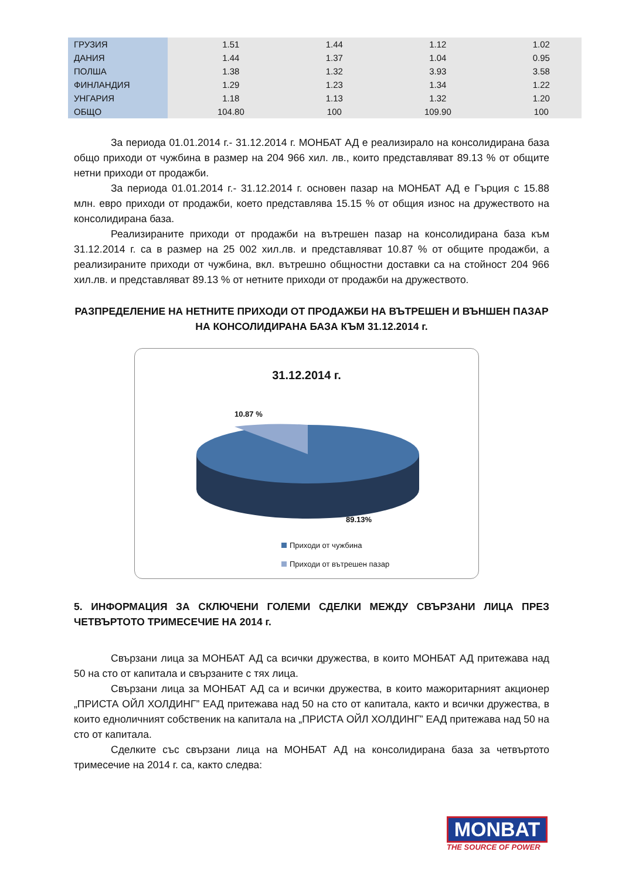| ГРУЗИЯ | 1.51 | 1.44 | 1.12 | 1.02 |
| ДАНИЯ | 1.44 | 1.37 | 1.04 | 0.95 |
| ПОЛША | 1.38 | 1.32 | 3.93 | 3.58 |
| ФИНЛАНДИЯ | 1.29 | 1.23 | 1.34 | 1.22 |
| УНГАРИЯ | 1.18 | 1.13 | 1.32 | 1.20 |
| ОБЩО | 104.80 | 100 | 109.90 | 100 |
За периода 01.01.2014 г.- 31.12.2014 г. МОНБАТ АД е реализирало на консолидирана база общо приходи от чужбина в размер на 204 966 хил. лв., които представляват 89.13 % от общите нетни приходи от продажби.
За периода 01.01.2014 г.- 31.12.2014 г. основен пазар на МОНБАТ АД е Гърция с 15.88 млн. евро приходи от продажби, което представлява 15.15 % от общия износ на дружеството на консолидирана база.
Реализираните приходи от продажби на вътрешен пазар на консолидирана база към 31.12.2014 г. са в размер на 25 002 хил.лв. и представляват 10.87 % от общите продажби, а реализираните приходи от чужбина, вкл. вътрешно общностни доставки са на стойност 204 966 хил.лв. и представляват 89.13 % от нетните приходи от продажби на дружеството.
РАЗПРЕДЕЛЕНИЕ НА НЕТНИТЕ ПРИХОДИ ОТ ПРОДАЖБИ НА ВЪТРЕШЕН И ВЪНШЕН ПАЗАР НА КОНСОЛИДИРАНА БАЗА КЪМ 31.12.2014 г.
31.12.2014 г.
10.87 %
89.13%
Приходи от чужбина
Приходи от вътрешен пазар
5. ИНФОРМАЦИЯ ЗА СКЛЮЧЕНИ ГОЛЕМИ СДЕЛКИ МЕЖДУ СВЪРЗАНИ ЛИЦА ПРЕЗ ЧЕТВЪРТОТО ТРИМЕСЕЧИЕ НА 2014 г.
Свързани лица за МОНБАТ АД са всички дружества, в които МОНБАТ АД притежава над 50 на сто от капитала и свързаните с тях лица.
Свързани лица за МОНБАТ АД са и всички дружества, в които мажоритарният акционер „ПРИСТА ОЙЛ ХОЛДИНГ” ЕАД притежава над 50 на сто от капитала, както и всички дружества, в които едноличният собственик на капитала на „ПРИСТА ОЙЛ ХОЛДИНГ” ЕАД притежава над 50 на сто от капитала.
Сделките със свързани лица на МОНБАТ АД на консолидирана база за четвъртото тримесечие на 2014 г. са, както следва:
MONBAT
THE SOURCE OF POWER